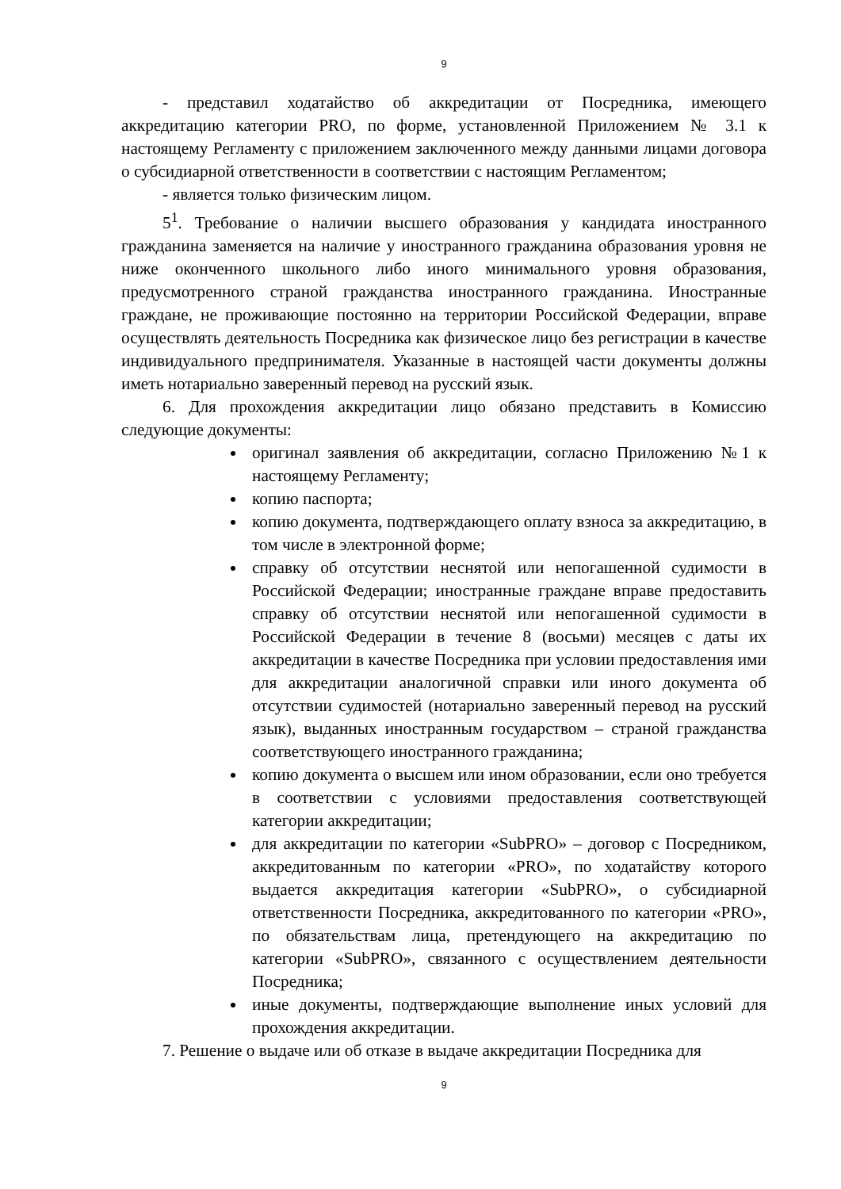9
- представил ходатайство об аккредитации от Посредника, имеющего аккредитацию категории PRO, по форме, установленной Приложением № 3.1 к настоящему Регламенту с приложением заключенного между данными лицами договора о субсидиарной ответственности в соответствии с настоящим Регламентом;
- является только физическим лицом.
5<sup>1</sup>. Требование о наличии высшего образования у кандидата иностранного гражданина заменяется на наличие у иностранного гражданина образования уровня не ниже оконченного школьного либо иного минимального уровня образования, предусмотренного страной гражданства иностранного гражданина. Иностранные граждане, не проживающие постоянно на территории Российской Федерации, вправе осуществлять деятельность Посредника как физическое лицо без регистрации в качестве индивидуального предпринимателя. Указанные в настоящей части документы должны иметь нотариально заверенный перевод на русский язык.
6. Для прохождения аккредитации лицо обязано представить в Комиссию следующие документы:
оригинал заявления об аккредитации, согласно Приложению №1 к настоящему Регламенту;
копию паспорта;
копию документа, подтверждающего оплату взноса за аккредитацию, в том числе в электронной форме;
справку об отсутствии неснятой или непогашенной судимости в Российской Федерации; иностранные граждане вправе предоставить справку об отсутствии неснятой или непогашенной судимости в Российской Федерации в течение 8 (восьми) месяцев с даты их аккредитации в качестве Посредника при условии предоставления ими для аккредитации аналогичной справки или иного документа об отсутствии судимостей (нотариально заверенный перевод на русский язык), выданных иностранным государством – страной гражданства соответствующего иностранного гражданина;
копию документа о высшем или ином образовании, если оно требуется в соответствии с условиями предоставления соответствующей категории аккредитации;
для аккредитации по категории «SubPRO» – договор с Посредником, аккредитованным по категории «PRO», по ходатайству которого выдается аккредитация категории «SubPRO», о субсидиарной ответственности Посредника, аккредитованного по категории «PRO», по обязательствам лица, претендующего на аккредитацию по категории «SubPRO», связанного с осуществлением деятельности Посредника;
иные документы, подтверждающие выполнение иных условий для прохождения аккредитации.
7. Решение о выдаче или об отказе в выдаче аккредитации Посредника для
9